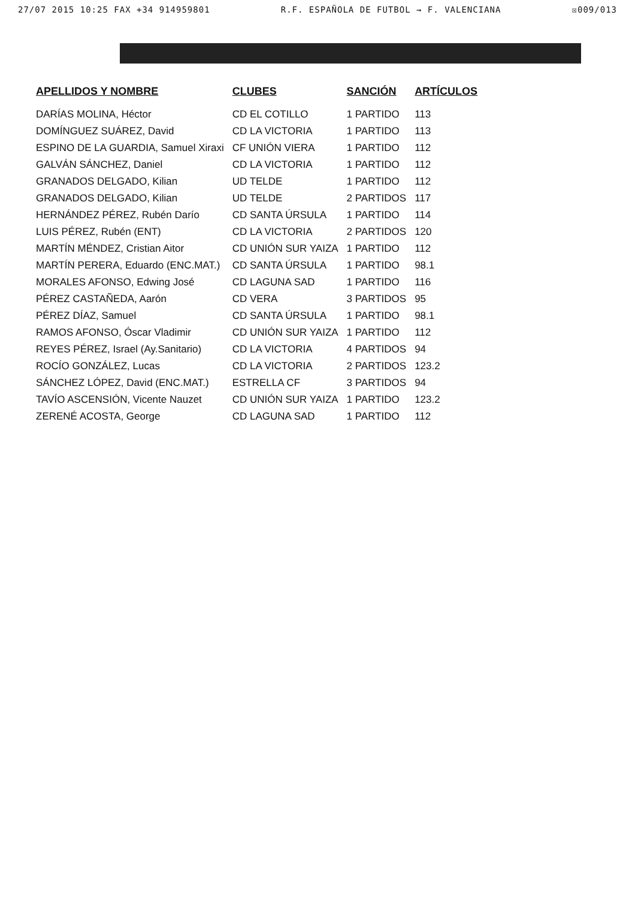27/07 2015 10:25 FAX +34 914959801 R.F. ESPAÑOLA DE FUTBOL → F. VALENCIANA ☒009/013
| APELLIDOS Y NOMBRE | CLUBES | SANCIÓN | ARTÍCULOS |
| --- | --- | --- | --- |
| DARÍAS MOLINA, Héctor | CD EL COTILLO | 1 PARTIDO | 113 |
| DOMÍNGUEZ SUÁREZ, David | CD LA VICTORIA | 1 PARTIDO | 113 |
| ESPINO DE LA GUARDIA, Samuel Xiraxi | CF UNIÓN VIERA | 1 PARTIDO | 112 |
| GALVÁN SÁNCHEZ, Daniel | CD LA VICTORIA | 1 PARTIDO | 112 |
| GRANADOS DELGADO, Kilian | UD TELDE | 1 PARTIDO | 112 |
| GRANADOS DELGADO, Kilian | UD TELDE | 2 PARTIDOS | 117 |
| HERNÁNDEZ PÉREZ, Rubén Darío | CD SANTA ÚRSULA | 1 PARTIDO | 114 |
| LUIS PÉREZ, Rubén (ENT) | CD LA VICTORIA | 2 PARTIDOS | 120 |
| MARTÍN MÉNDEZ, Cristian Aitor | CD UNIÓN SUR YAIZA | 1 PARTIDO | 112 |
| MARTÍN PERERA, Eduardo (ENC.MAT.) | CD SANTA ÚRSULA | 1 PARTIDO | 98.1 |
| MORALES AFONSO, Edwing José | CD LAGUNA SAD | 1 PARTIDO | 116 |
| PÉREZ CASTAÑEDA, Aarón | CD VERA | 3 PARTIDOS | 95 |
| PÉREZ DÍAZ, Samuel | CD SANTA ÚRSULA | 1 PARTIDO | 98.1 |
| RAMOS AFONSO, Óscar Vladimir | CD UNIÓN SUR YAIZA | 1 PARTIDO | 112 |
| REYES PÉREZ, Israel (Ay.Sanitario) | CD LA VICTORIA | 4 PARTIDOS | 94 |
| ROCÍO GONZÁLEZ, Lucas | CD LA VICTORIA | 2 PARTIDOS | 123.2 |
| SÁNCHEZ LÓPEZ, David (ENC.MAT.) | ESTRELLA CF | 3 PARTIDOS | 94 |
| TAVÍO ASCENSIÓN, Vicente Nauzet | CD UNIÓN SUR YAIZA | 1 PARTIDO | 123.2 |
| ZERENÉ ACOSTA, George | CD LAGUNA SAD | 1 PARTIDO | 112 |